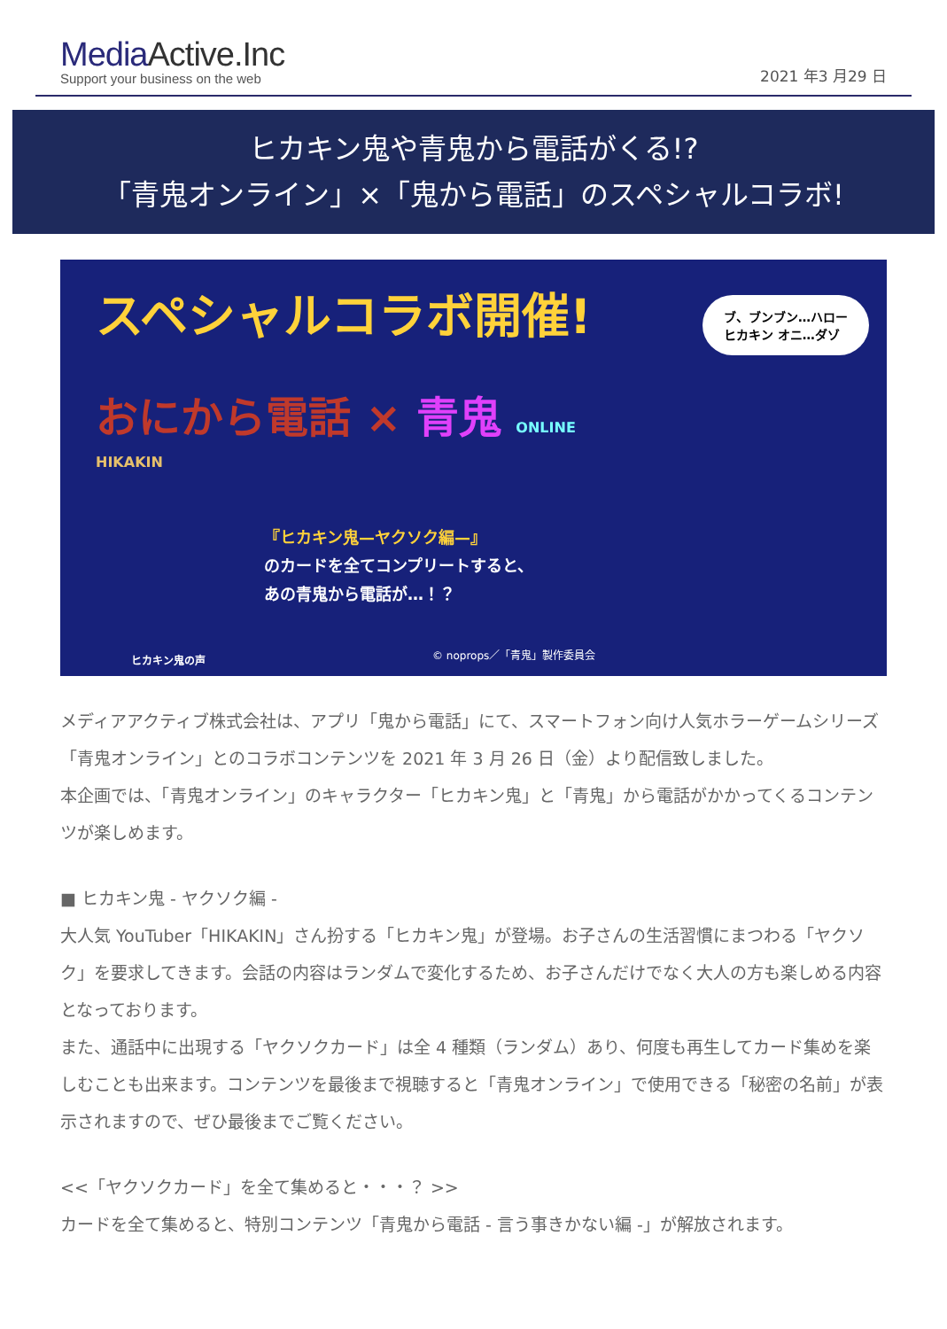MediaActive.Inc
Support your business on the web
2021 年3 月29 日
ヒカキン鬼や青鬼から電話がくる!?
「青鬼オンライン」×「鬼から電話」のスペシャルコラボ!
スペシャルコラボ開催!
ブ、ブンブン…ハロー
ヒカキン オニ…ダゾ
おにから電話 × 青鬼 ONLINE
HIKAKIN
『ヒカキン鬼—ヤクソク編—』
のカードを全てコンプリートすると、
あの青鬼から電話が…！？
ヒカキン鬼の声 © noprops／「青鬼」製作委員会
メディアアクティブ株式会社は、アプリ「鬼から電話」にて、スマートフォン向け人気ホラーゲームシリーズ「青鬼オンライン」とのコラボコンテンツを 2021 年 3 月 26 日（金）より配信致しました。
本企画では、「青鬼オンライン」のキャラクター「ヒカキン鬼」と「青鬼」から電話がかかってくるコンテンツが楽しめます。
■ ヒカキン鬼 - ヤクソク編 -
大人気 YouTuber「HIKAKIN」さん扮する「ヒカキン鬼」が登場。お子さんの生活習慣にまつわる「ヤクソク」を要求してきます。会話の内容はランダムで変化するため、お子さんだけでなく大人の方も楽しめる内容となっております。
また、通話中に出現する「ヤクソクカード」は全 4 種類（ランダム）あり、何度も再生してカード集めを楽しむことも出来ます。コンテンツを最後まで視聴すると「青鬼オンライン」で使用できる「秘密の名前」が表示されますので、ぜひ最後までご覧ください。
<<「ヤクソクカード」を全て集めると・・・？ >>
カードを全て集めると、特別コンテンツ「青鬼から電話 - 言う事きかない編 -」が解放されます。